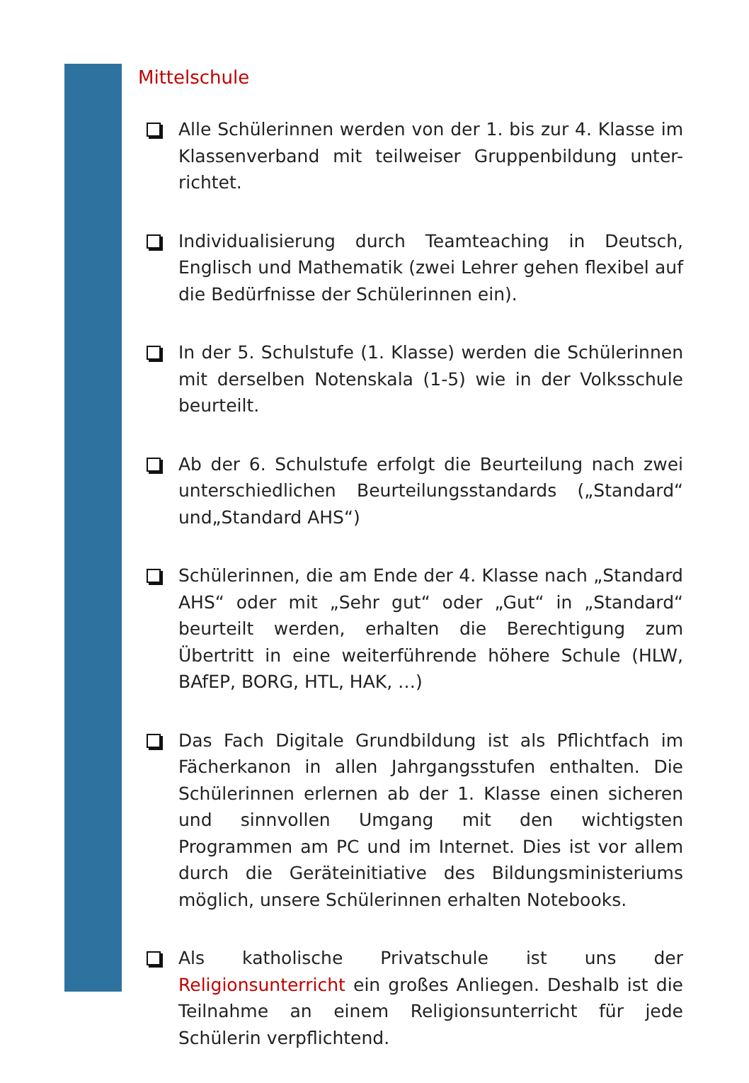Mittelschule
Alle Schülerinnen werden von der 1. bis zur 4. Klasse im Klassenverband mit teilweiser Gruppenbildung unter-richtet.
Individualisierung durch Teamteaching in Deutsch, Englisch und Mathematik (zwei Lehrer gehen flexibel auf die Bedürfnisse der Schülerinnen ein).
In der 5. Schulstufe (1. Klasse) werden die Schülerinnen mit derselben Notenskala (1-5) wie in der Volksschule beurteilt.
Ab der 6. Schulstufe erfolgt die Beurteilung nach zwei unterschiedlichen Beurteilungsstandards („Standard“ und„Standard AHS“)
Schülerinnen, die am Ende der 4. Klasse nach „Standard AHS“ oder mit „Sehr gut“ oder „Gut“ in „Standard“ beurteilt werden, erhalten die Berechtigung zum Übertritt in eine weiterführende höhere Schule (HLW, BAfEP, BORG, HTL, HAK, …)
Das Fach Digitale Grundbildung ist als Pflichtfach im Fächerkanon in allen Jahrgangsstufen enthalten. Die Schülerinnen erlernen ab der 1. Klasse einen sicheren und sinnvollen Umgang mit den wichtigsten Programmen am PC und im Internet. Dies ist vor allem durch die Geräteinitiative des Bildungsministeriums möglich, unsere Schülerinnen erhalten Notebooks.
Als katholische Privatschule ist uns der Religionsunterricht ein großes Anliegen. Deshalb ist die Teilnahme an einem Religionsunterricht für jede Schülerin verpflichtend.